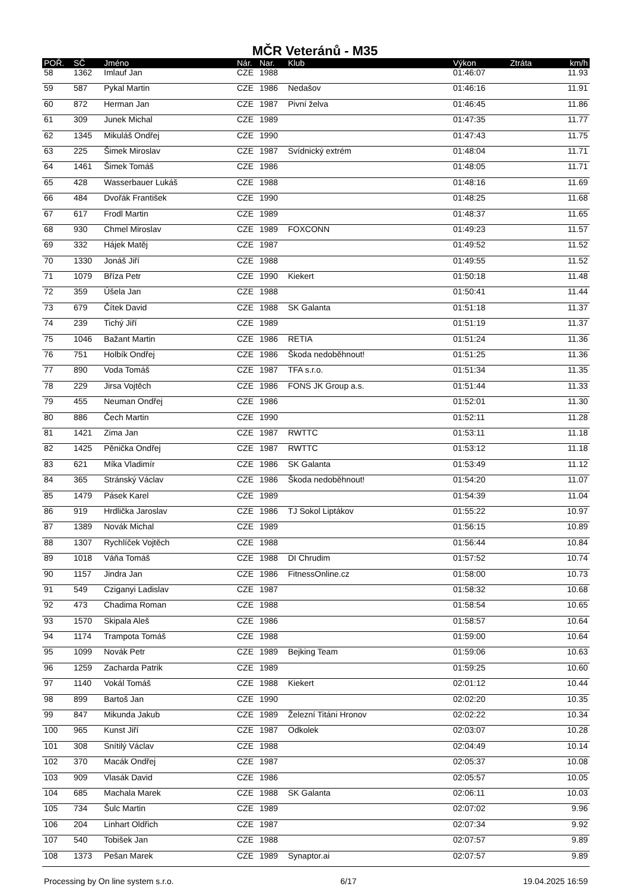MČR Veteránů - M35
| POŘ. | SČ | Jméno | Nár. | Nar. | Klub | Výkon | Ztráta | km/h |
| --- | --- | --- | --- | --- | --- | --- | --- | --- |
| 58 | 1362 | Imlauf Jan | CZE | 1988 | | 01:46:07 | | 11.93 |
| 59 | 587 | Pykal Martin | CZE | 1986 | Nedašov | 01:46:16 | | 11.91 |
| 60 | 872 | Herman Jan | CZE | 1987 | Pivní želva | 01:46:45 | | 11.86 |
| 61 | 309 | Junek Michal | CZE | 1989 | | 01:47:35 | | 11.77 |
| 62 | 1345 | Mikuláš Ondřej | CZE | 1990 | | 01:47:43 | | 11.75 |
| 63 | 225 | Šimek Miroslav | CZE | 1987 | Svídnický extrém | 01:48:04 | | 11.71 |
| 64 | 1461 | Šimek Tomáš | CZE | 1986 | | 01:48:05 | | 11.71 |
| 65 | 428 | Wasserbauer Lukáš | CZE | 1988 | | 01:48:16 | | 11.69 |
| 66 | 484 | Dvořák František | CZE | 1990 | | 01:48:25 | | 11.68 |
| 67 | 617 | Frodl Martin | CZE | 1989 | | 01:48:37 | | 11.65 |
| 68 | 930 | Chmel Miroslav | CZE | 1989 | FOXCONN | 01:49:23 | | 11.57 |
| 69 | 332 | Hájek Matěj | CZE | 1987 | | 01:49:52 | | 11.52 |
| 70 | 1330 | Jonáš Jiří | CZE | 1988 | | 01:49:55 | | 11.52 |
| 71 | 1079 | Bříza Petr | CZE | 1990 | Kiekert | 01:50:18 | | 11.48 |
| 72 | 359 | Úšela Jan | CZE | 1988 | | 01:50:41 | | 11.44 |
| 73 | 679 | Čítek David | CZE | 1988 | SK Galanta | 01:51:18 | | 11.37 |
| 74 | 239 | Tichý Jiří | CZE | 1989 | | 01:51:19 | | 11.37 |
| 75 | 1046 | Bažant Martin | CZE | 1986 | RETIA | 01:51:24 | | 11.36 |
| 76 | 751 | Holbík Ondřej | CZE | 1986 | Škoda nedoběhnout! | 01:51:25 | | 11.36 |
| 77 | 890 | Voda Tomáš | CZE | 1987 | TFA s.r.o. | 01:51:34 | | 11.35 |
| 78 | 229 | Jirsa Vojtěch | CZE | 1986 | FONS JK Group a.s. | 01:51:44 | | 11.33 |
| 79 | 455 | Neuman Ondřej | CZE | 1986 | | 01:52:01 | | 11.30 |
| 80 | 886 | Čech Martin | CZE | 1990 | | 01:52:11 | | 11.28 |
| 81 | 1421 | Zima Jan | CZE | 1987 | RWTTC | 01:53:11 | | 11.18 |
| 82 | 1425 | Pěnička Ondřej | CZE | 1987 | RWTTC | 01:53:12 | | 11.18 |
| 83 | 621 | Míka Vladimír | CZE | 1986 | SK Galanta | 01:53:49 | | 11.12 |
| 84 | 365 | Stránský Václav | CZE | 1986 | Škoda nedoběhnout! | 01:54:20 | | 11.07 |
| 85 | 1479 | Pásek Karel | CZE | 1989 | | 01:54:39 | | 11.04 |
| 86 | 919 | Hrdlička Jaroslav | CZE | 1986 | TJ Sokol Liptákov | 01:55:22 | | 10.97 |
| 87 | 1389 | Novák Michal | CZE | 1989 | | 01:56:15 | | 10.89 |
| 88 | 1307 | Rychlíček Vojtěch | CZE | 1988 | | 01:56:44 | | 10.84 |
| 89 | 1018 | Váňa Tomáš | CZE | 1988 | DI Chrudim | 01:57:52 | | 10.74 |
| 90 | 1157 | Jindra Jan | CZE | 1986 | FitnessOnline.cz | 01:58:00 | | 10.73 |
| 91 | 549 | Cziganyi Ladislav | CZE | 1987 | | 01:58:32 | | 10.68 |
| 92 | 473 | Chadima Roman | CZE | 1988 | | 01:58:54 | | 10.65 |
| 93 | 1570 | Skipala Aleš | CZE | 1986 | | 01:58:57 | | 10.64 |
| 94 | 1174 | Trampota Tomáš | CZE | 1988 | | 01:59:00 | | 10.64 |
| 95 | 1099 | Novák Petr | CZE | 1989 | Bejking Team | 01:59:06 | | 10.63 |
| 96 | 1259 | Zacharda Patrik | CZE | 1989 | | 01:59:25 | | 10.60 |
| 97 | 1140 | Vokál Tomáš | CZE | 1988 | Kiekert | 02:01:12 | | 10.44 |
| 98 | 899 | Bartoš Jan | CZE | 1990 | | 02:02:20 | | 10.35 |
| 99 | 847 | Mikunda Jakub | CZE | 1989 | Železní Titáni Hronov | 02:02:22 | | 10.34 |
| 100 | 965 | Kunst Jiří | CZE | 1987 | Odkolek | 02:03:07 | | 10.28 |
| 101 | 308 | Snítilý Václav | CZE | 1988 | | 02:04:49 | | 10.14 |
| 102 | 370 | Macák Ondřej | CZE | 1987 | | 02:05:37 | | 10.08 |
| 103 | 909 | Vlasák David | CZE | 1986 | | 02:05:57 | | 10.05 |
| 104 | 685 | Machala Marek | CZE | 1988 | SK Galanta | 02:06:11 | | 10.03 |
| 105 | 734 | Šulc Martin | CZE | 1989 | | 02:07:02 | | 9.96 |
| 106 | 204 | Linhart Oldřich | CZE | 1987 | | 02:07:34 | | 9.92 |
| 107 | 540 | Tobišek Jan | CZE | 1988 | | 02:07:57 | | 9.89 |
| 108 | 1373 | Pešan Marek | CZE | 1989 | Synaptor.ai | 02:07:57 | | 9.89 |
Processing by On line system s.r.o. 6/17 19.04.2025 16:59